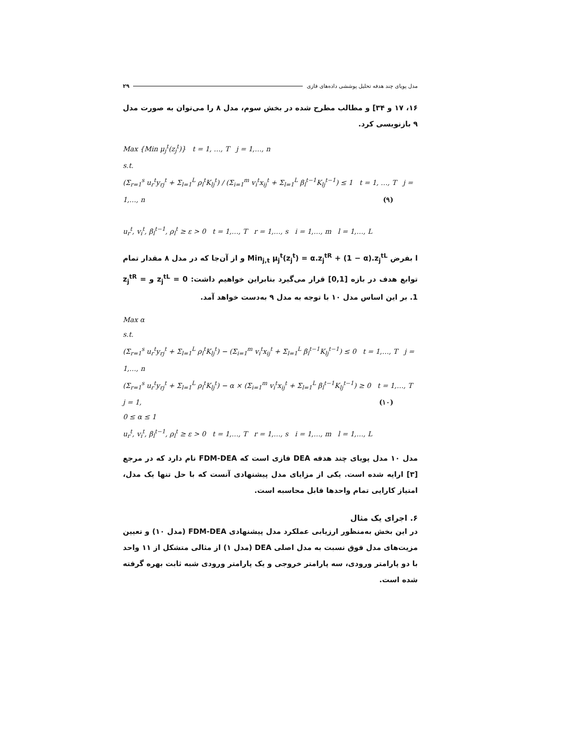مدل پویای چند هدفه تحلیل پوششی داده‌های فازی ۲۹
۱۶، ۱۷ و ۳۴] و مطالب مطرح شده در بخش سوم، مدل ۸ را می‌توان به صورت مدل ۹ بازنویسی کرد.
Max {Min μ<sub>j</sub><sup>t</sup>(z<sub>j</sub><sup>t</sup>)} t = 1, …, T j = 1,…, n
s.t.
(Σ<sub>r=1</sub><sup>s</sup> u<sub>r</sub><sup>t</sup>y<sub>rj</sub><sup>t</sup> + Σ<sub>l=1</sub><sup>L</sup> ρ<sub>l</sub><sup>t</sup>K<sub>lj</sub><sup>t</sup>) / (Σ<sub>i=1</sub><sup>m</sup> v<sub>i</sub><sup>t</sup>x<sub>ij</sub><sup>t</sup> + Σ<sub>l=1</sub><sup>L</sup> β<sub>l</sub><sup>t−1</sup>K<sub>lj</sub><sup>t−1</sup>) ≤ 1 t = 1, …, T j = 1,…, n (۹)
u<sub>r</sub><sup>t</sup>, v<sub>i</sub><sup>t</sup>, β<sub>l</sub><sup>t−1</sup>, ρ<sub>l</sub><sup>t</sup> ≥ ε > 0 t = 1,…, T r = 1,…, s i = 1,…, m l = 1,…, L
ا بفرض Min<sub>j,t</sub> μ<sub>j</sub><sup>t</sup>(z<sub>j</sub><sup>t</sup>) = α.z<sub>j</sub><sup>tR</sup> + (1 − α).z<sub>j</sub><sup>tL</sup> و از آن‌جا که در مدل ۸ مقدار تمام توابع هدف در بازه [0,1] قرار می‌گیرد بنابراین خواهیم داشت: z<sub>j</sub><sup>tL</sup> = 0 و z<sub>j</sub><sup>tR</sup> = 1. بر این اساس مدل ۱۰ با توجه به مدل ۹ به‌دست خواهد آمد.
Max α
s.t.
(Σ<sub>r=1</sub><sup>s</sup> u<sub>r</sub><sup>t</sup>y<sub>rj</sub><sup>t</sup> + Σ<sub>l=1</sub><sup>L</sup> ρ<sub>l</sub><sup>t</sup>K<sub>lj</sub><sup>t</sup>) − (Σ<sub>i=1</sub><sup>m</sup> v<sub>i</sub><sup>t</sup>x<sub>ij</sub><sup>t</sup> + Σ<sub>l=1</sub><sup>L</sup> β<sub>l</sub><sup>t−1</sup>K<sub>lj</sub><sup>t−1</sup>) ≤ 0 t = 1,…, T j = 1,…, n
(Σ<sub>r=1</sub><sup>s</sup> u<sub>r</sub><sup>t</sup>y<sub>rj</sub><sup>t</sup> + Σ<sub>l=1</sub><sup>L</sup> ρ<sub>l</sub><sup>t</sup>K<sub>lj</sub><sup>t</sup>) − α × (Σ<sub>i=1</sub><sup>m</sup> v<sub>i</sub><sup>t</sup>x<sub>ij</sub><sup>t</sup> + Σ<sub>l=1</sub><sup>L</sup> β<sub>l</sub><sup>t−1</sup>K<sub>lj</sub><sup>t−1</sup>) ≥ 0 t = 1,…, T j = 1, (۱۰)
0 ≤ α ≤ 1
u<sub>r</sub><sup>t</sup>, v<sub>i</sub><sup>t</sup>, β<sub>l</sub><sup>t−1</sup>, ρ<sub>l</sub><sup>t</sup> ≥ ε > 0 t = 1,…, T r = 1,…, s i = 1,…, m l = 1,…, L
مدل ۱۰ مدل پویای چند هدفه DEA فازی است که FDM-DEA نام دارد که در مرجع [۳] ارایه شده است. یکی از مزایای مدل پیشنهادی آنست که با حل تنها یک مدل، امتیاز کارایی تمام واحدها قابل محاسبه است.
۶. اجرای یک مثال
در این بخش به‌منظور ارزیابی عملکرد مدل پیشنهادی FDM-DEA (مدل ۱۰) و تعیین مزیت‌های مدل فوق نسبت به مدل اصلی DEA (مدل ۱) از مثالی متشکل از ۱۱ واحد با دو پارامتر ورودی، سه پارامتر خروجی و یک پارامتر ورودی شبه ثابت بهره گرفته شده است.